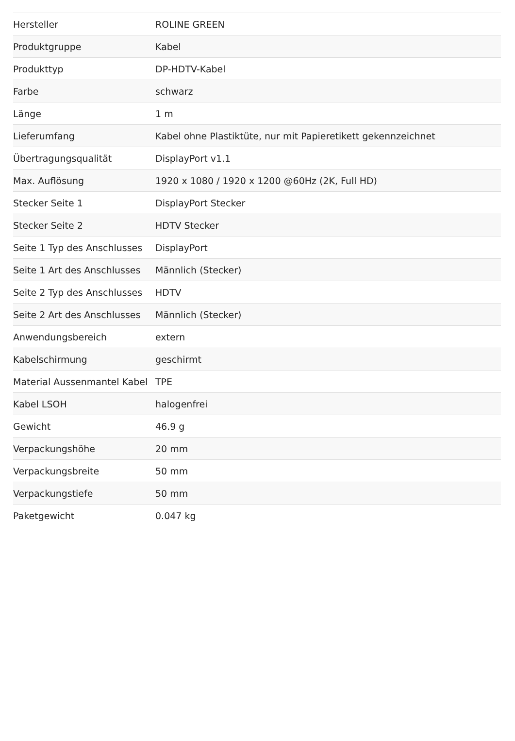| Hersteller | ROLINE GREEN |
| Produktgruppe | Kabel |
| Produkttyp | DP-HDTV-Kabel |
| Farbe | schwarz |
| Länge | 1 m |
| Lieferumfang | Kabel ohne Plastiktüte, nur mit Papieretikett gekennzeichnet |
| Übertragungsqualität | DisplayPort v1.1 |
| Max. Auflösung | 1920 x 1080 / 1920 x 1200 @60Hz (2K, Full HD) |
| Stecker Seite 1 | DisplayPort Stecker |
| Stecker Seite 2 | HDTV Stecker |
| Seite 1 Typ des Anschlusses | DisplayPort |
| Seite 1 Art des Anschlusses | Männlich (Stecker) |
| Seite 2 Typ des Anschlusses | HDTV |
| Seite 2 Art des Anschlusses | Männlich (Stecker) |
| Anwendungsbereich | extern |
| Kabelschirmung | geschirmt |
| Material Aussenmantel Kabel | TPE |
| Kabel LSOH | halogenfrei |
| Gewicht | 46.9 g |
| Verpackungshöhe | 20 mm |
| Verpackungsbreite | 50 mm |
| Verpackungstiefe | 50 mm |
| Paketgewicht | 0.047 kg |